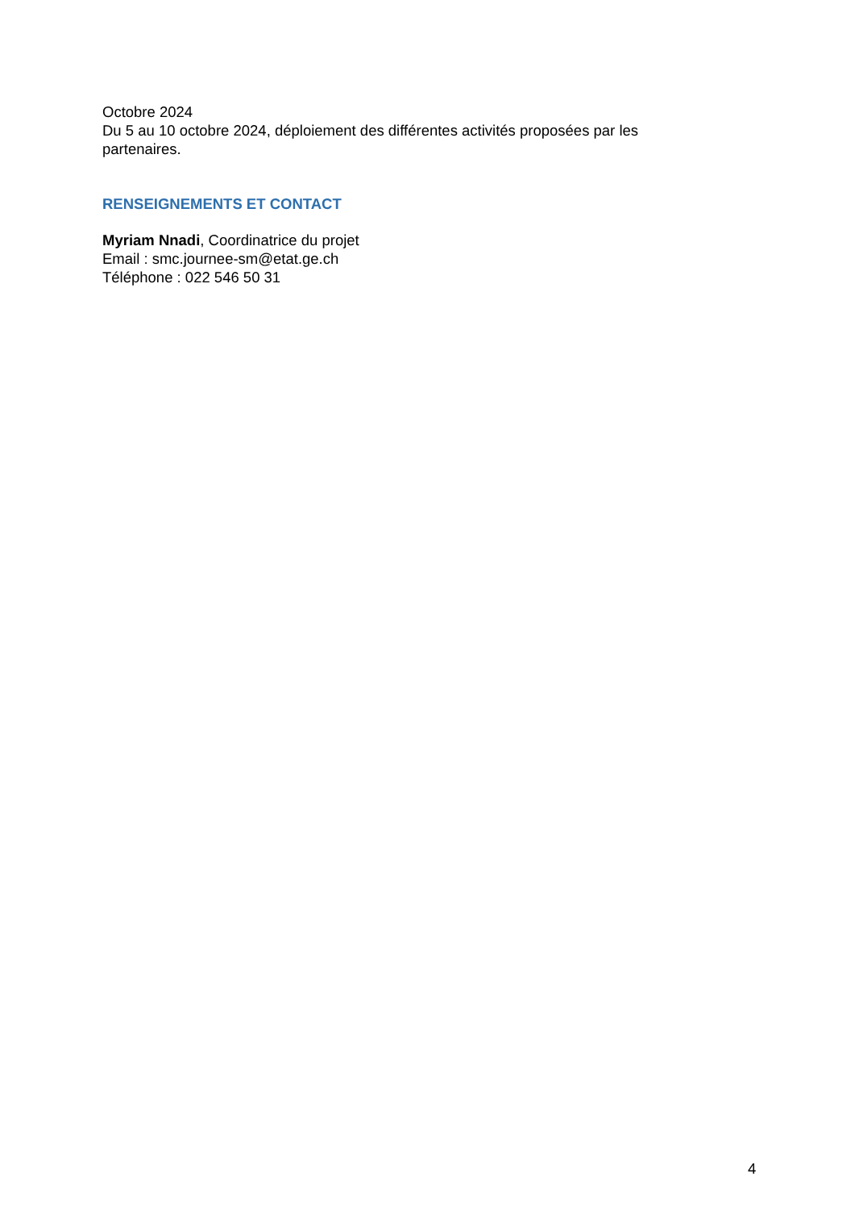Octobre 2024
Du 5 au 10 octobre 2024, déploiement des différentes activités proposées par les partenaires.
RENSEIGNEMENTS ET CONTACT
Myriam Nnadi, Coordinatrice du projet
Email : smc.journee-sm@etat.ge.ch
Téléphone : 022 546 50 31
4